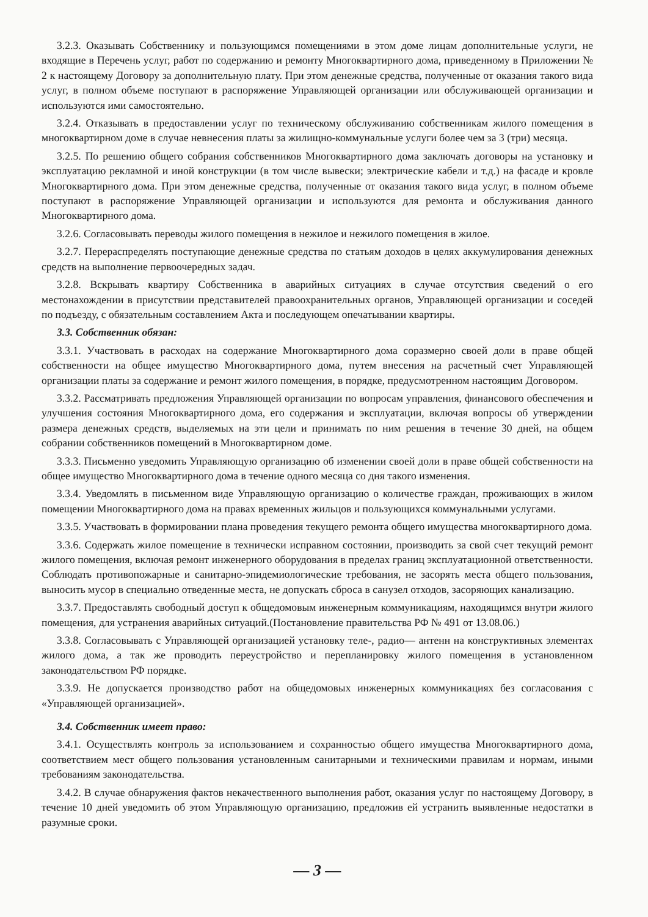3.2.3. Оказывать Собственнику и пользующимся помещениями в этом доме лицам дополнительные услуги, не входящие в Перечень услуг, работ по содержанию и ремонту Многоквартирного дома, приведенному в Приложении № 2 к настоящему Договору за дополнительную плату. При этом денежные средства, полученные от оказания такого вида услуг, в полном объеме поступают в распоряжение Управляющей организации или обслуживающей организации и используются ими самостоятельно.
3.2.4. Отказывать в предоставлении услуг по техническому обслуживанию собственникам жилого помещения в многоквартирном доме в случае невнесения платы за жилищно-коммунальные услуги более чем за 3 (три) месяца.
3.2.5. По решению общего собрания собственников Многоквартирного дома заключать договоры на установку и эксплуатацию рекламной и иной конструкции (в том числе вывески; электрические кабели и т.д.) на фасаде и кровле Многоквартирного дома. При этом денежные средства, полученные от оказания такого вида услуг, в полном объеме поступают в распоряжение Управляющей организации и используются для ремонта и обслуживания данного Многоквартирного дома.
3.2.6. Согласовывать переводы жилого помещения в нежилое и нежилого помещения в жилое.
3.2.7. Перераспределять поступающие денежные средства по статьям доходов в целях аккумулирования денежных средств на выполнение первоочередных задач.
3.2.8. Вскрывать квартиру Собственника в аварийных ситуациях в случае отсутствия сведений о его местонахождении в присутствии представителей правоохранительных органов, Управляющей организации и соседей по подъезду, с обязательным составлением Акта и последующем опечатывании квартиры.
3.3. Собственник обязан:
3.3.1. Участвовать в расходах на содержание Многоквартирного дома соразмерно своей доли в праве общей собственности на общее имущество Многоквартирного дома, путем внесения на расчетный счет Управляющей организации платы за содержание и ремонт жилого помещения, в порядке, предусмотренном настоящим Договором.
3.3.2. Рассматривать предложения Управляющей организации по вопросам управления, финансового обеспечения и улучшения состояния Многоквартирного дома, его содержания и эксплуатации, включая вопросы об утверждении размера денежных средств, выделяемых на эти цели и принимать по ним решения в течение 30 дней, на общем собрании собственников помещений в Многоквартирном доме.
3.3.3. Письменно уведомить Управляющую организацию об изменении своей доли в праве общей собственности на общее имущество Многоквартирного дома в течение одного месяца со дня такого изменения.
3.3.4. Уведомлять в письменном виде Управляющую организацию о количестве граждан, проживающих в жилом помещении Многоквартирного дома на правах временных жильцов и пользующихся коммунальными услугами.
3.3.5. Участвовать в формировании плана проведения текущего ремонта общего имущества многоквартирного дома.
3.3.6. Содержать жилое помещение в технически исправном состоянии, производить за свой счет текущий ремонт жилого помещения, включая ремонт инженерного оборудования в пределах границ эксплуатационной ответственности. Соблюдать противопожарные и санитарно-эпидемиологические требования, не засорять места общего пользования, выносить мусор в специально отведенные места, не допускать сброса в санузел отходов, засоряющих канализацию.
3.3.7. Предоставлять свободный доступ к общедомовым инженерным коммуникациям, находящимся внутри жилого помещения, для устранения аварийных ситуаций.(Постановление правительства РФ № 491 от 13.08.06.)
3.3.8. Согласовывать с Управляющей организацией установку теле-, радио— антенн на конструктивных элементах жилого дома, а так же проводить переустройство и перепланировку жилого помещения в установленном законодательством РФ порядке.
3.3.9. Не допускается производство работ на общедомовых инженерных коммуникациях без согласования с «Управляющей организацией».
3.4. Собственник имеет право:
3.4.1. Осуществлять контроль за использованием и сохранностью общего имущества Многоквартирного дома, соответствием мест общего пользования установленным санитарными и техническими правилам и нормам, иными требованиям законодательства.
3.4.2. В случае обнаружения фактов некачественного выполнения работ, оказания услуг по настоящему Договору, в течение 10 дней уведомить об этом Управляющую организацию, предложив ей устранить выявленные недостатки в разумные сроки.
— 3 —